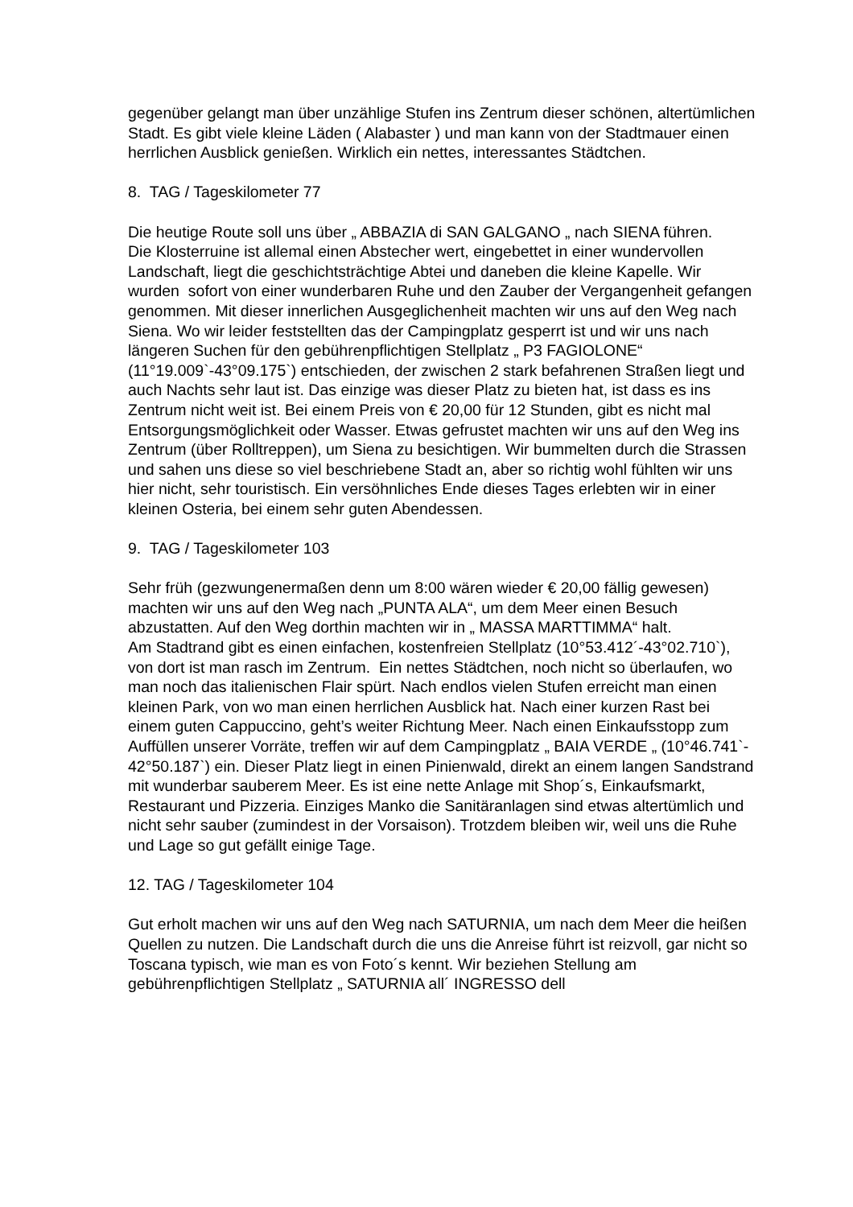gegenüber gelangt man über unzählige Stufen ins Zentrum dieser schönen, altertümlichen Stadt. Es gibt viele kleine Läden ( Alabaster ) und man kann von der Stadtmauer einen herrlichen Ausblick genießen. Wirklich ein nettes, interessantes Städtchen.
8. TAG / Tageskilometer 77
Die heutige Route soll uns über „ ABBAZIA di SAN GALGANO „ nach SIENA führen.
Die Klosterruine ist allemal einen Abstecher wert, eingebettet in einer wundervollen Landschaft, liegt die geschichtsträchtige Abtei und daneben die kleine Kapelle. Wir wurden sofort von einer wunderbaren Ruhe und den Zauber der Vergangenheit gefangen genommen. Mit dieser innerlichen Ausgeglichenheit machten wir uns auf den Weg nach Siena. Wo wir leider feststellten das der Campingplatz gesperrt ist und wir uns nach längeren Suchen für den gebührenpflichtigen Stellplatz „ P3 FAGIOLONE“ (11°19.009`-43°09.175`) entschieden, der zwischen 2 stark befahrenen Straßen liegt und auch Nachts sehr laut ist. Das einzige was dieser Platz zu bieten hat, ist dass es ins Zentrum nicht weit ist. Bei einem Preis von € 20,00 für 12 Stunden, gibt es nicht mal Entsorgungsmöglichkeit oder Wasser. Etwas gefrustet machten wir uns auf den Weg ins Zentrum (über Rolltreppen), um Siena zu besichtigen. Wir bummelten durch die Strassen und sahen uns diese so viel beschriebene Stadt an, aber so richtig wohl fühlten wir uns hier nicht, sehr touristisch. Ein versöhnliches Ende dieses Tages erlebten wir in einer kleinen Osteria, bei einem sehr guten Abendessen.
9. TAG / Tageskilometer 103
Sehr früh (gezwungenermaßen denn um 8:00 wären wieder € 20,00 fällig gewesen) machten wir uns auf den Weg nach „PUNTA ALA“, um dem Meer einen Besuch abzustatten. Auf den Weg dorthin machten wir in „ MASSA MARTTIMMA“ halt.
Am Stadtrand gibt es einen einfachen, kostenfreien Stellplatz (10°53.412´-43°02.710`), von dort ist man rasch im Zentrum. Ein nettes Städtchen, noch nicht so überlaufen, wo man noch das italienischen Flair spürt. Nach endlos vielen Stufen erreicht man einen kleinen Park, von wo man einen herrlichen Ausblick hat. Nach einer kurzen Rast bei einem guten Cappuccino, geht’s weiter Richtung Meer. Nach einen Einkaufsstopp zum Auffüllen unserer Vorräte, treffen wir auf dem Campingplatz „ BAIA VERDE „ (10°46.741`- 42°50.187`) ein. Dieser Platz liegt in einen Pinienwald, direkt an einem langen Sandstrand mit wunderbar sauberem Meer. Es ist eine nette Anlage mit Shop´s, Einkaufsmarkt, Restaurant und Pizzeria. Einziges Manko die Sanitäranlagen sind etwas altertümlich und nicht sehr sauber (zumindest in der Vorsaison). Trotzdem bleiben wir, weil uns die Ruhe und Lage so gut gefällt einige Tage.
12. TAG / Tageskilometer 104
Gut erholt machen wir uns auf den Weg nach SATURNIA, um nach dem Meer die heißen Quellen zu nutzen. Die Landschaft durch die uns die Anreise führt ist reizvoll, gar nicht so Toscana typisch, wie man es von Foto´s kennt. Wir beziehen Stellung am gebührenpflichtigen Stellplatz „ SATURNIA all´ INGRESSO dell